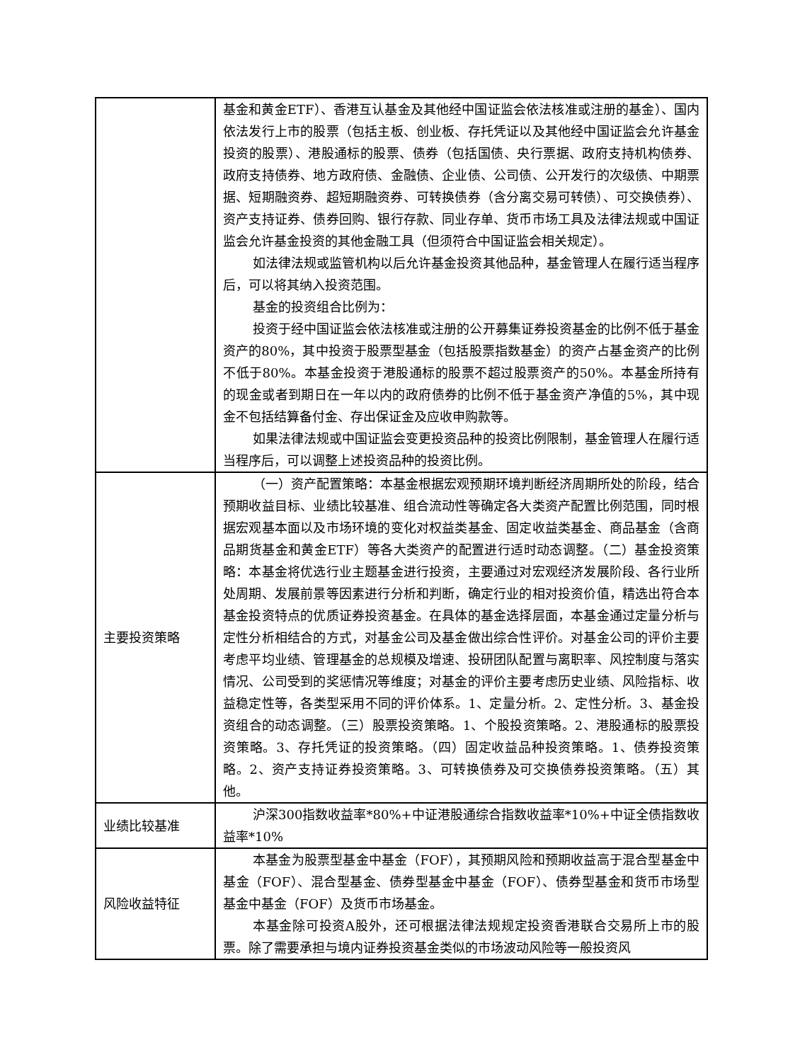| | 基金和黄金ETF）、香港互认基金及其他经中国证监会依法核准或注册的基金）、国内依法发行上市的股票（包括主板、创业板、存托凭证以及其他经中国证监会允许基金投资的股票）、港股通标的股票、债券（包括国债、央行票据、政府支持机构债券、政府支持债券、地方政府债、金融债、企业债、公司债、公开发行的次级债、中期票据、短期融资券、超短期融资券、可转换债券（含分离交易可转债）、可交换债券）、资产支持证券、债券回购、银行存款、同业存单、货币市场工具及法律法规或中国证监会允许基金投资的其他金融工具（但须符合中国证监会相关规定）。 如法律法规或监管机构以后允许基金投资其他品种，基金管理人在履行适当程序后，可以将其纳入投资范围。 基金的投资组合比例为： 投资于经中国证监会依法核准或注册的公开募集证券投资基金的比例不低于基金资产的80%，其中投资于股票型基金（包括股票指数基金）的资产占基金资产的比例不低于80%。本基金投资于港股通标的股票不超过股票资产的50%。本基金所持有的现金或者到期日在一年以内的政府债券的比例不低于基金资产净值的5%，其中现金不包括结算备付金、存出保证金及应收申购款等。 如果法律法规或中国证监会变更投资品种的投资比例限制，基金管理人在履行适当程序后，可以调整上述投资品种的投资比例。 |
| 主要投资策略 | （一）资产配置策略：本基金根据宏观预期环境判断经济周期所处的阶段，结合预期收益目标、业绩比较基准、组合流动性等确定各大类资产配置比例范围，同时根据宏观基本面以及市场环境的变化对权益类基金、固定收益类基金、商品基金（含商品期货基金和黄金ETF）等各大类资产的配置进行适时动态调整。（二）基金投资策略：本基金将优选行业主题基金进行投资，主要通过对宏观经济发展阶段、各行业所处周期、发展前景等因素进行分析和判断，确定行业的相对投资价值，精选出符合本基金投资特点的优质证券投资基金。在具体的基金选择层面，本基金通过定量分析与定性分析相结合的方式，对基金公司及基金做出综合性评价。对基金公司的评价主要考虑平均业绩、管理基金的总规模及增速、投研团队配置与离职率、风控制度与落实情况、公司受到的奖惩情况等维度；对基金的评价主要考虑历史业绩、风险指标、收益稳定性等，各类型采用不同的评价体系。1、定量分析。2、定性分析。3、基金投资组合的动态调整。（三）股票投资策略。1、个股投资策略。2、港股通标的股票投资策略。3、存托凭证的投资策略。（四）固定收益品种投资策略。1、债券投资策略。2、资产支持证券投资策略。3、可转换债券及可交换债券投资策略。（五）其他。 |
| 业绩比较基准 | 沪深300指数收益率*80%+中证港股通综合指数收益率*10%+中证全债指数收益率*10% |
| 风险收益特征 | 本基金为股票型基金中基金（FOF），其预期风险和预期收益高于混合型基金中基金（FOF）、混合型基金、债券型基金中基金（FOF）、债券型基金和货币市场型基金中基金（FOF）及货币市场基金。 本基金除可投资A股外，还可根据法律法规规定投资香港联合交易所上市的股票。除了需要承担与境内证券投资基金类似的市场波动风险等一般投资风 |